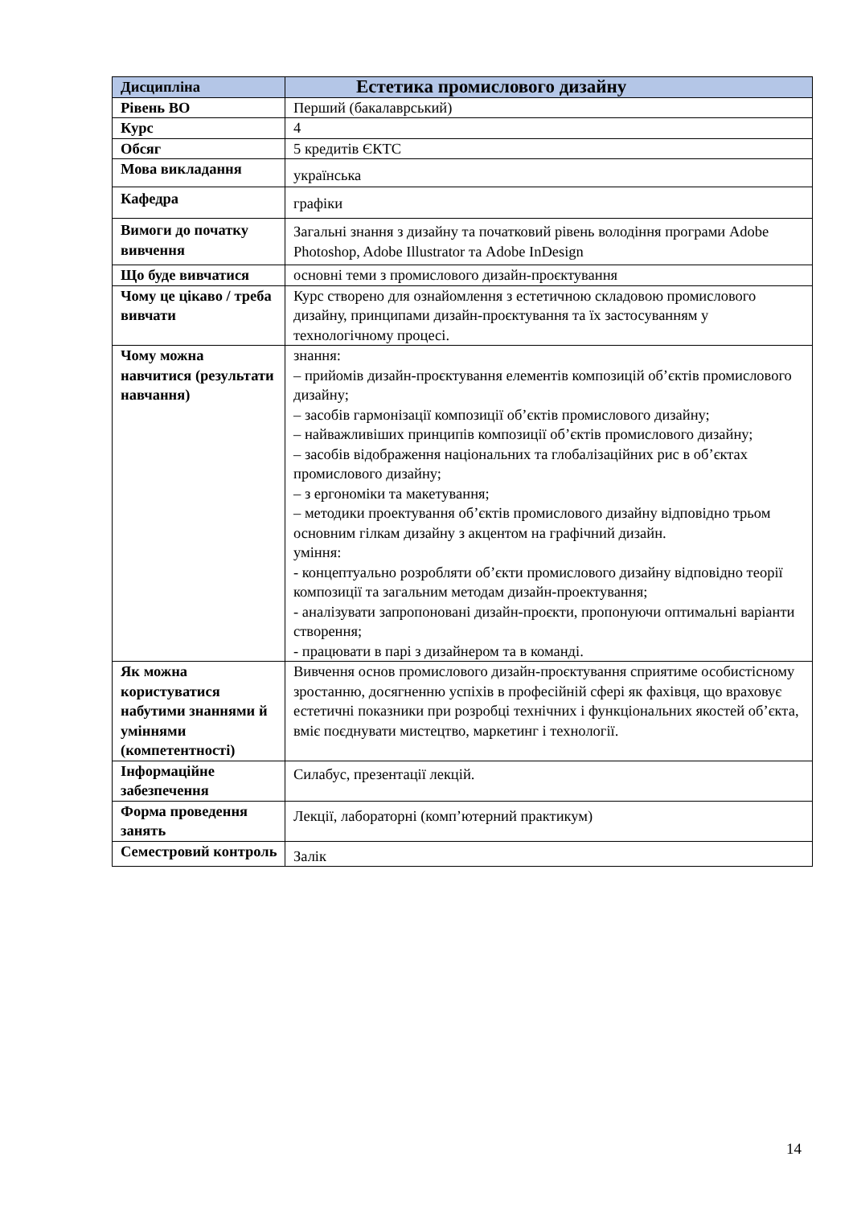| Дисципліна | Естетика промислового дизайну |
| Рівень ВО | Перший (бакалаврський) |
| Курс | 4 |
| Обсяг | 5 кредитів ЄКТС |
| Мова викладання | українська |
| Кафедра | графіки |
| Вимоги до початку вивчення | Загальні знання з дизайну та початковий рівень володіння програми Adobe Photoshop, Adobe Illustrator та Adobe InDesign |
| Що буде вивчатися | основні теми з промислового дизайн-проєктування |
| Чому це цікаво / треба вивчати | Курс створено для ознайомлення з естетичною складовою промислового дизайну, принципами дизайн-проєктування та їх застосуванням у технологічному процесі. |
| Чому можна навчитися (результати навчання) | знання: – прийомів дизайн-проєктування елементів композицій об’єктів промислового дизайну; – засобів гармонізації композиції об’єктів промислового дизайну; – найважливіших принципів композиції об’єктів промислового дизайну; – засобів відображення національних та глобалізаційних рис в об’єктах промислового дизайну; – з ергономіки та макетування; – методики проектування об’єктів промислового дизайну відповідно трьом основним гілкам дизайну з акцентом на графічний дизайн. уміння: - концептуально розробляти об’єкти промислового дизайну відповідно теорії композиції та загальним методам дизайн-проектування; - аналізувати запропоновані дизайн-проєкти, пропонуючи оптимальні варіанти створення; - працювати в парі з дизайнером та в команді. |
| Як можна користуватися набутими знаннями й уміннями (компетентності) | Вивчення основ промислового дизайн-проєктування сприятиме особистісному зростанню, досягненню успіхів в професійній сфері як фахівця, що враховує естетичні показники при розробці технічних і функціональних якостей об’єкта, вміє поєднувати мистецтво, маркетинг і технології. |
| Інформаційне забезпечення | Силабус, презентації лекцій. |
| Форма проведення занять | Лекції, лабораторні (комп’ютерний практикум) |
| Семестровий контроль | Залік |
14